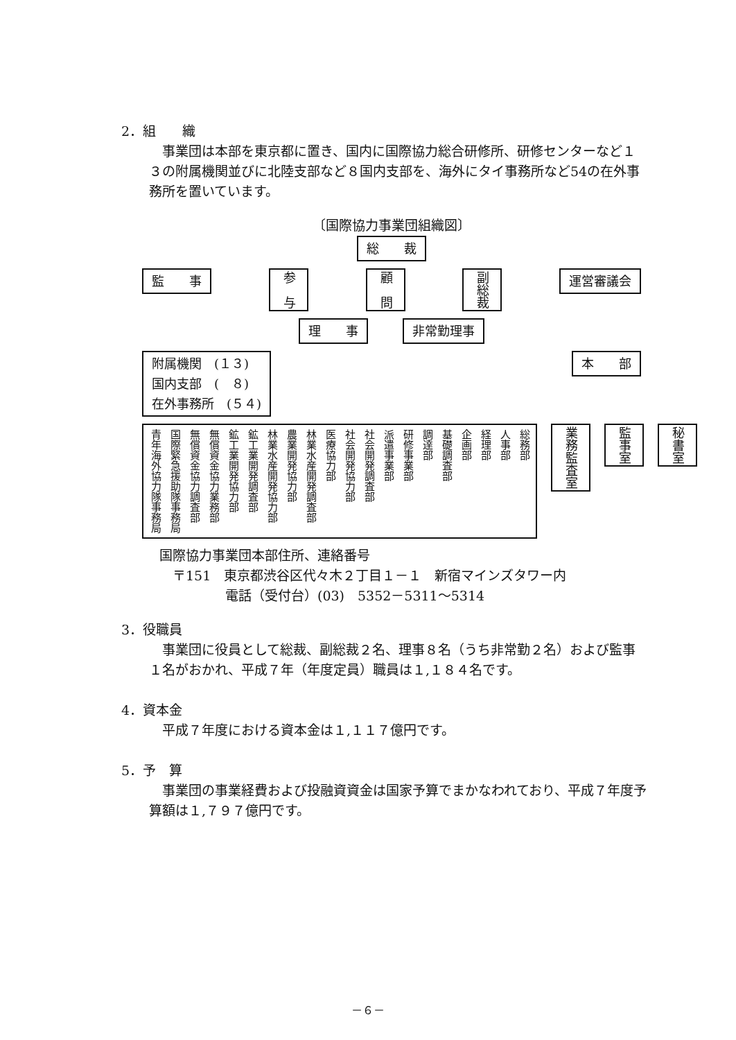2．組　　織
事業団は本部を東京都に置き、国内に国際協力総合研修所、研修センターなど１３の附属機関並びに北陸支部など８国内支部を、海外にタイ事務所など54の在外事務所を置いています。
〔国際協力事業団組織図〕
総　　裁
監　　事 参　与 顧　問 副総裁 運営審議会
理　　事 非常勤理事
附属機関　(１３)
国内支部　(　８)
在外事務所　(５４) 本　　部
青年海外協力隊事務局 国際緊急援助隊事務局 無償資金協力調査部 無償資金協力業務部 鉱工業開発協力部 鉱工業開発調査部 林業水産開発協力部 農業開発協力部 林業水産開発調査部 医療協力部 社会開発協力部 社会開発調査部 派遣事業部 研修事業部 調達部 基礎調査部 企画部 経理部 人事部 総務部
業務監査室 監事室 秘書室
国際協力事業団本部住所、連絡番号
　〒151　東京都渋谷区代々木２丁目１－１　新宿マインズタワー内
　　　　　電話（受付台）(03)　5352－5311～5314
3．役職員
事業団に役員として総裁、副総裁２名、理事８名（うち非常勤２名）および監事１名がおかれ、平成７年（年度定員）職員は１,１８４名です。
4．資本金
平成７年度における資本金は１,１１７億円です。
5．予　算
事業団の事業経費および投融資資金は国家予算でまかなわれており、平成７年度予算額は１,７９７億円です。
－６－